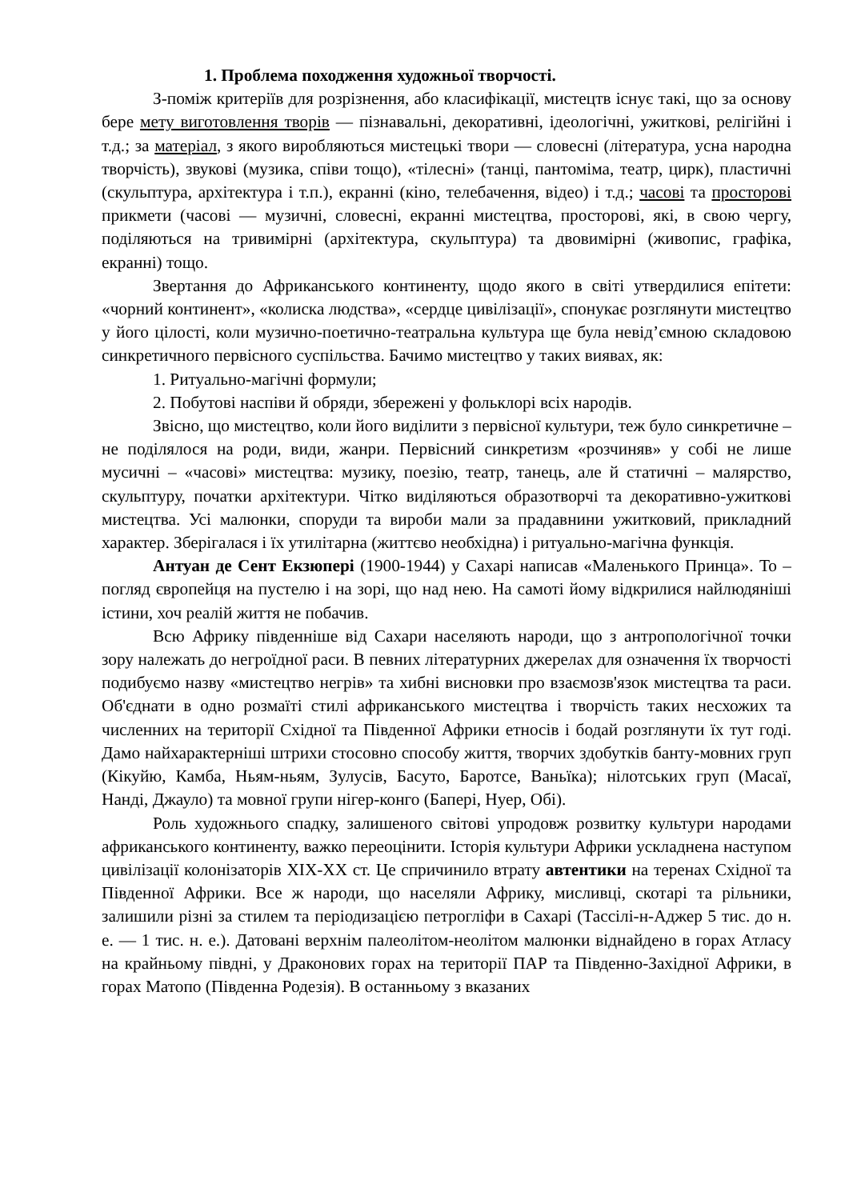1. Проблема походження художньої творчості.
З-поміж критеріїв для розрізнення, або класифікації, мистецтв існує такі, що за основу бере мету виготовлення творів — пізнавальні, декоративні, ідеологічні, ужиткові, релігійні і т.д.; за матеріал, з якого виробляються мистецькі твори — словесні (література, усна народна творчість), звукові (музика, співи тощо), «тілесні» (танці, пантоміма, театр, цирк), пластичні (скульптура, архітектура і т.п.), екранні (кіно, телебачення, відео) і т.д.; часові та просторові прикмети (часові — музичні, словесні, екранні мистецтва, просторові, які, в свою чергу, поділяються на тривимірні (архітектура, скульптура) та двовимірні (живопис, графіка, екранні) тощо.
Звертання до Африканського континенту, щодо якого в світі утвердилися епітети: «чорний континент», «колиска людства», «сердце цивілізації», спонукає розглянути мистецтво у його цілості, коли музично-поетично-театральна культура ще була невід’ємною складовою синкретичного первісного суспільства. Бачимо мистецтво у таких виявах, як:
1. Ритуально-магічні формули;
2. Побутові наспіви й обряди, збережені у фольклорі всіх народів.
Звісно, що мистецтво, коли його виділити з первісної культури, теж було синкретичне – не поділялося на роди, види, жанри. Первісний синкретизм «розчиняв» у собі не лише мусичні – «часові» мистецтва: музику, поезію, театр, танець, але й статичні – малярство, скульптуру, початки архітектури. Чітко виділяються образотворчі та декоративно-ужиткові мистецтва. Усі малюнки, споруди та вироби мали за прадавнини ужитковий, прикладний характер. Зберігалася і їх утилітарна (життєво необхідна) і ритуально-магічна функція.
Антуан де Сент Екзюпері (1900-1944) у Сахарі написав «Маленького Принца». То – погляд європейця на пустелю і на зорі, що над нею. На самоті йому відкрилися найлюдяніші істини, хоч реалій життя не побачив.
Всю Африку південніше від Сахари населяють народи, що з антропологічної точки зору належать до негроїдної раси. В певних літературних джерелах для означення їх творчості подибуємо назву «мистецтво негрів» та хибні висновки про взаємозв'язок мистецтва та раси. Об'єднати в одно розмаїті стилі африканського мистецтва і творчість таких несхожих та численних на території Східної та Південної Африки етносів і бодай розглянути їх тут годі. Дамо найхарактерніші штрихи стосовно способу життя, творчих здобутків банту-мовних груп (Кікуйю, Камба, Ньям-ньям, Зулусів, Басуто, Баротсе, Ваньїка); нілотських груп (Масаї, Нанді, Джауло) та мовної групи нігер-конго (Бапері, Нуер, Обі).
Роль художнього спадку, залишеного світові упродовж розвитку культури народами африканського континенту, важко переоцінити. Історія культури Африки ускладнена наступом цивілізації колонізаторів XIX-XX ст. Це спричинило втрату автентики на теренах Східної та Південної Африки. Все ж народи, що населяли Африку, мисливці, скотарі та рільники, залишили різні за стилем та періодизацією петрогліфи в Сахарі (Тассілі-н-Аджер 5 тис. до н. е. — 1 тис. н. е.). Датовані верхнім палеолітом-неолітом малюнки віднайдено в горах Атласу на крайньому півдні, у Драконових горах на території ПАР та Південно-Західної Африки, в горах Матопо (Південна Родезія). В останньому з вказаних